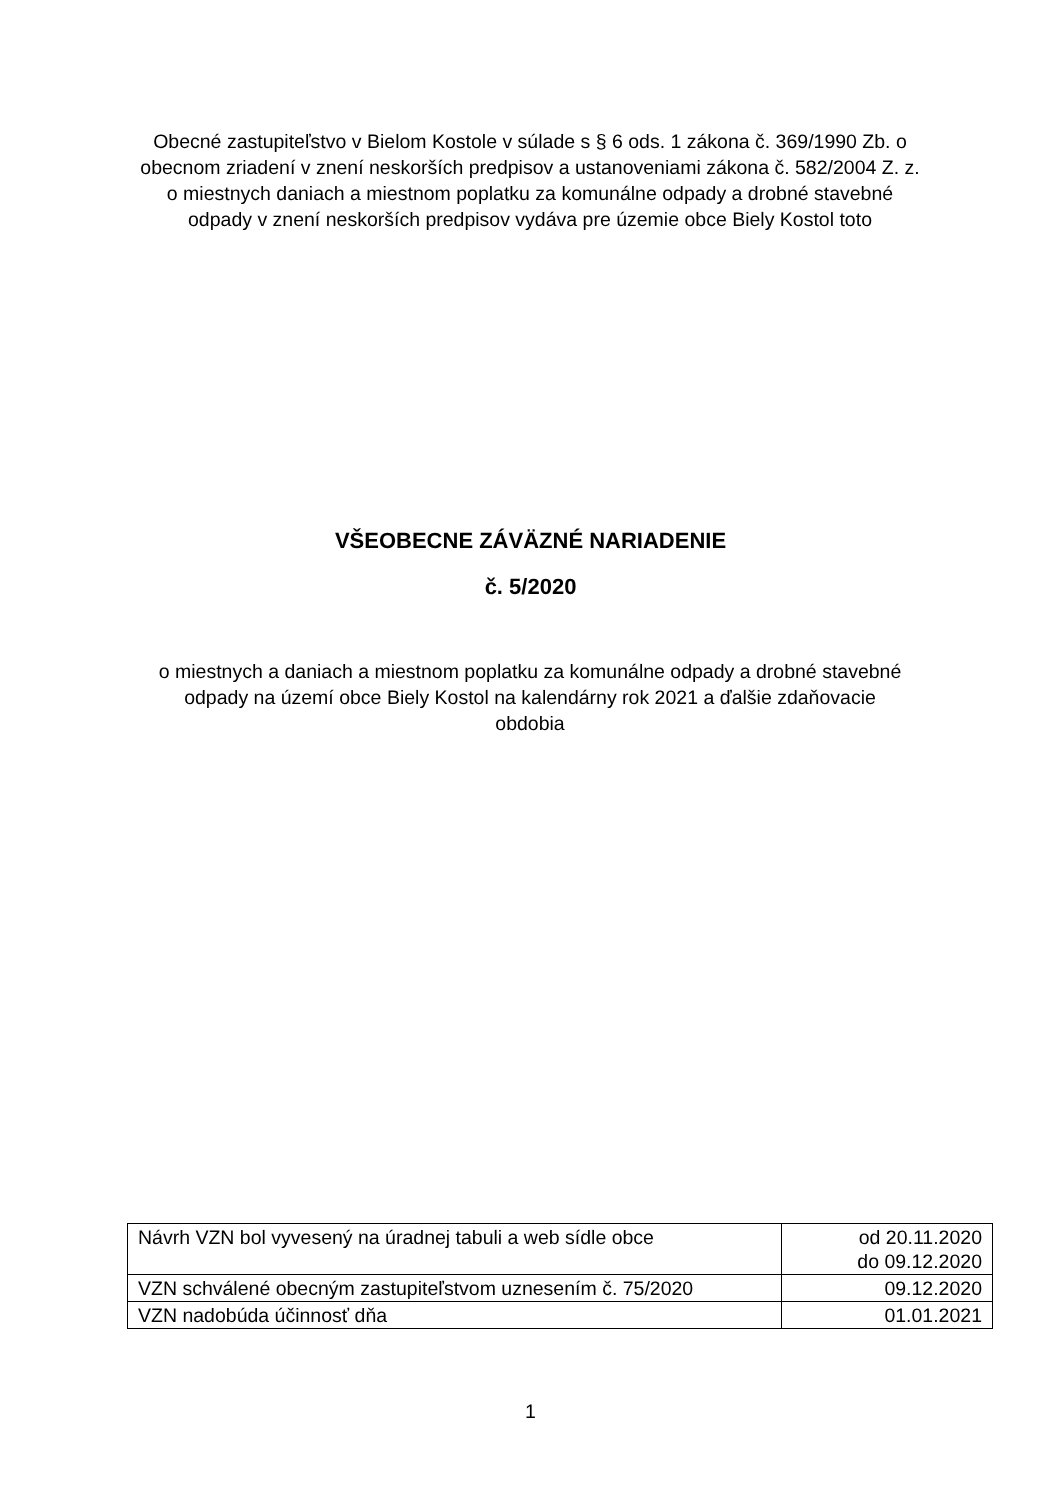Obecné zastupiteľstvo v Bielom Kostole v súlade s § 6 ods. 1 zákona č. 369/1990 Zb. o obecnom zriadení v znení neskorších predpisov a ustanoveniami zákona č. 582/2004 Z. z. o miestnych daniach a miestnom poplatku za komunálne odpady a drobné stavebné odpady v znení neskorších predpisov vydáva pre územie obce Biely Kostol toto
VŠEOBECNE ZÁVÄZNÉ NARIADENIE
č. 5/2020
o miestnych a daniach a miestnom poplatku za komunálne odpady a drobné stavebné odpady na území obce Biely Kostol na kalendárny rok 2021 a ďalšie zdaňovacie obdobia
| Návrh VZN bol vyvesený na úradnej tabuli a web sídle obce | od 20.11.2020 do 09.12.2020 |
| VZN schválené obecným zastupiteľstvom uznesením č. 75/2020 | 09.12.2020 |
| VZN nadobúda účinnosť dňa | 01.01.2021 |
1